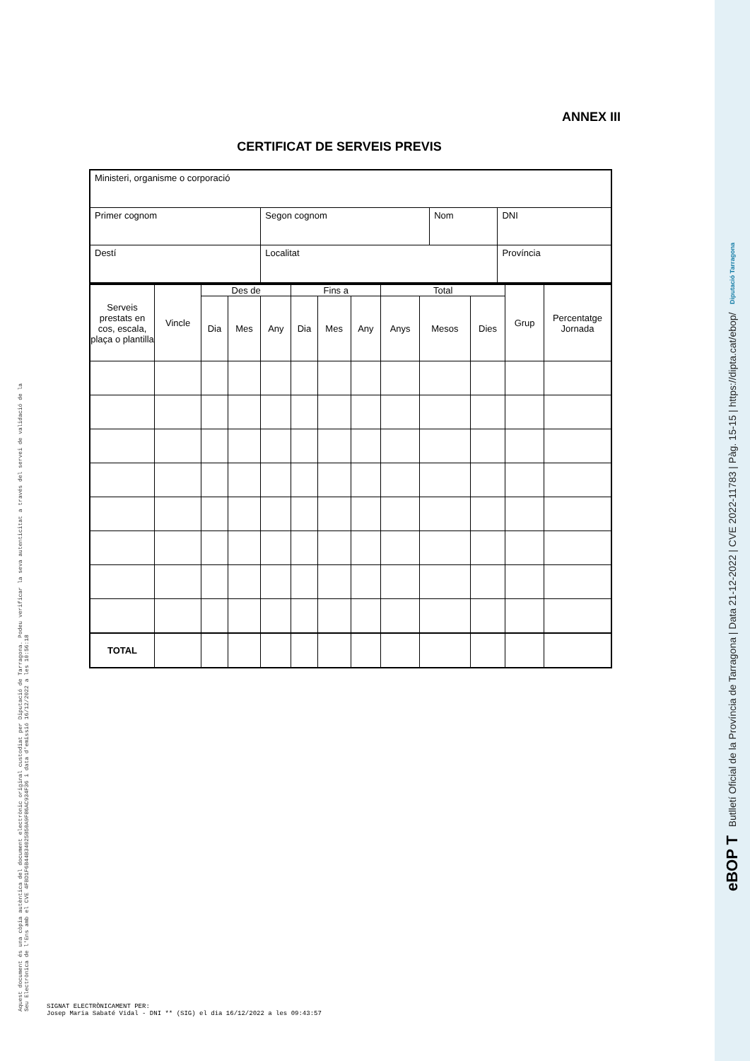Aquest document és una còpia autèntica del document electrònic original custodiat per Diputació de Tarragona. Podeu verificar la seva autenticitat a través del servei de validació de la Seu Electrònica de l'Ens amb el CVE 4FBD1F6B44B34025B50A9F86AC934F36 i data d'emissió 16/12/2022 a les 10:56:18
ANNEX III
CERTIFICAT DE SERVEIS PREVIS
| Ministeri, organisme o corporació | | | |
| Primer cognom | Segon cognom | Nom | DNI |
| Destí | Localitat | | Província |
| Serveis prestats en cos, escala, plaça o plantilla | Vincle | Des de | | | Fins a | | | Total | | | Grup | Percentatge Jornada |
| --- | --- | --- | --- | --- | --- | --- | --- | --- | --- | --- | --- | --- |
| | | Dia | Mes | Any | Dia | Mes | Any | Anys | Mesos | Dies | | |
| TOTAL | | | | | | | | | | | | |
SIGNAT ELECTRÒNICAMENT PER:
Josep Maria Sabaté Vidal - DNI ** (SIG) el dia 16/12/2022 a les 09:43:57
eBOP T Butlletí Oficial de la Província de Tarragona | Data 21-12-2022 | CVE 2022-11783 | Pàg. 15-15 | https://dipta.cat/ebop/ Diputació Tarragona